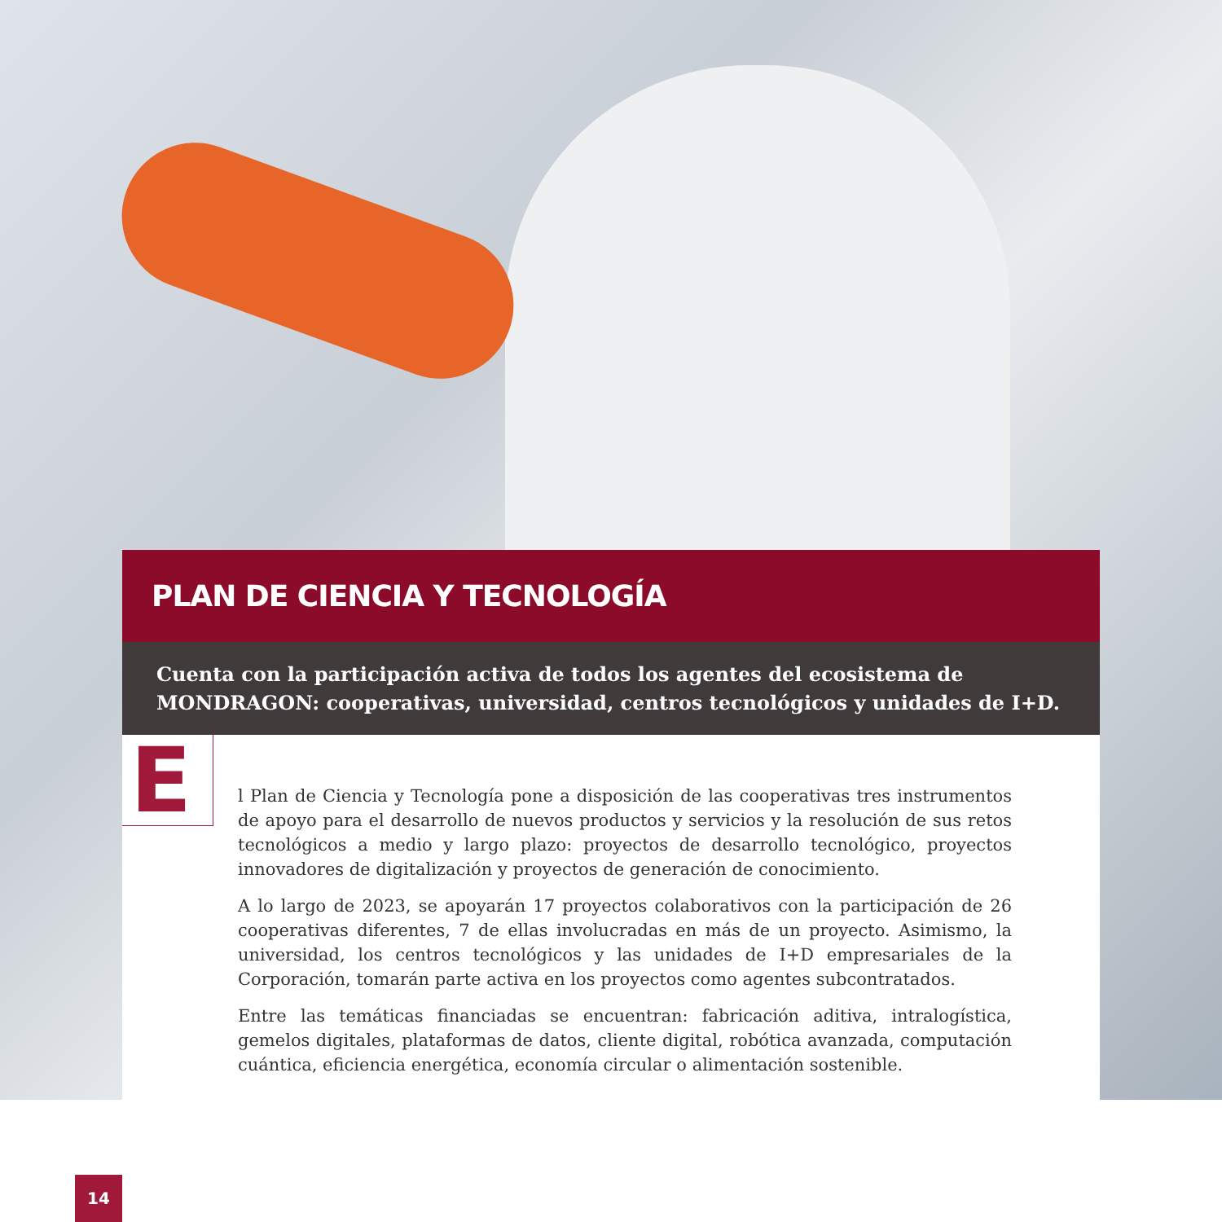PLAN DE CIENCIA Y TECNOLOGÍA
Cuenta con la participación activa de todos los agentes del ecosistema de MONDRAGON: cooperativas, universidad, centros tecnológicos y unidades de I+D.
E
l Plan de Ciencia y Tecnología pone a disposición de las cooperativas tres instrumentos de apoyo para el desarrollo de nuevos productos y servicios y la resolución de sus retos tecnológicos a medio y largo plazo: proyectos de desarrollo tecnológico, proyectos innovadores de digitalización y proyectos de generación de conocimiento.
A lo largo de 2023, se apoyarán 17 proyectos colaborativos con la participación de 26 cooperativas diferentes, 7 de ellas involucradas en más de un proyecto. Asimismo, la universidad, los centros tecnológicos y las unidades de I+D empresariales de la Corporación, tomarán parte activa en los proyectos como agentes subcontratados.
Entre las temáticas financiadas se encuentran: fabricación aditiva, intralogística, gemelos digitales, plataformas de datos, cliente digital, robótica avanzada, computación cuántica, eficiencia energética, economía circular o alimentación sostenible.
14